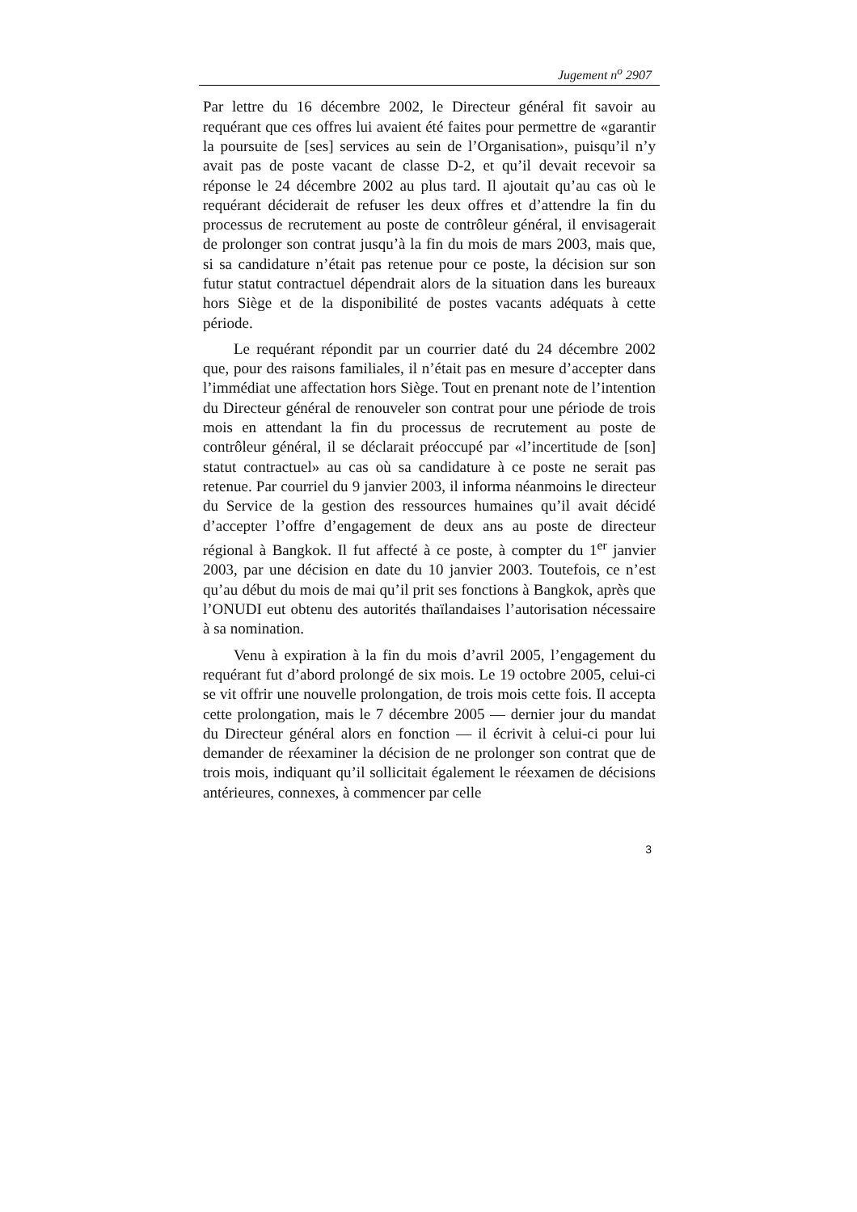Jugement n<sup>o</sup> 2907
Par lettre du 16 décembre 2002, le Directeur général fit savoir au requérant que ces offres lui avaient été faites pour permettre de «garantir la poursuite de [ses] services au sein de l’Organisation», puisqu’il n’y avait pas de poste vacant de classe D-2, et qu’il devait recevoir sa réponse le 24 décembre 2002 au plus tard. Il ajoutait qu’au cas où le requérant déciderait de refuser les deux offres et d’attendre la fin du processus de recrutement au poste de contrôleur général, il envisagerait de prolonger son contrat jusqu’à la fin du mois de mars 2003, mais que, si sa candidature n’était pas retenue pour ce poste, la décision sur son futur statut contractuel dépendrait alors de la situation dans les bureaux hors Siège et de la disponibilité de postes vacants adéquats à cette période.
Le requérant répondit par un courrier daté du 24 décembre 2002 que, pour des raisons familiales, il n’était pas en mesure d’accepter dans l’immédiat une affectation hors Siège. Tout en prenant note de l’intention du Directeur général de renouveler son contrat pour une période de trois mois en attendant la fin du processus de recrutement au poste de contrôleur général, il se déclarait préoccupé par «l’incertitude de [son] statut contractuel» au cas où sa candidature à ce poste ne serait pas retenue. Par courriel du 9 janvier 2003, il informa néanmoins le directeur du Service de la gestion des ressources humaines qu’il avait décidé d’accepter l’offre d’engagement de deux ans au poste de directeur régional à Bangkok. Il fut affecté à ce poste, à compter du 1<sup>er</sup> janvier 2003, par une décision en date du 10 janvier 2003. Toutefois, ce n’est qu’au début du mois de mai qu’il prit ses fonctions à Bangkok, après que l’ONUDI eut obtenu des autorités thaïlandaises l’autorisation nécessaire à sa nomination.
Venu à expiration à la fin du mois d’avril 2005, l’engagement du requérant fut d’abord prolongé de six mois. Le 19 octobre 2005, celui-ci se vit offrir une nouvelle prolongation, de trois mois cette fois. Il accepta cette prolongation, mais le 7 décembre 2005 — dernier jour du mandat du Directeur général alors en fonction — il écrivit à celui-ci pour lui demander de réexaminer la décision de ne prolonger son contrat que de trois mois, indiquant qu’il sollicitait également le réexamen de décisions antérieures, connexes, à commencer par celle
3